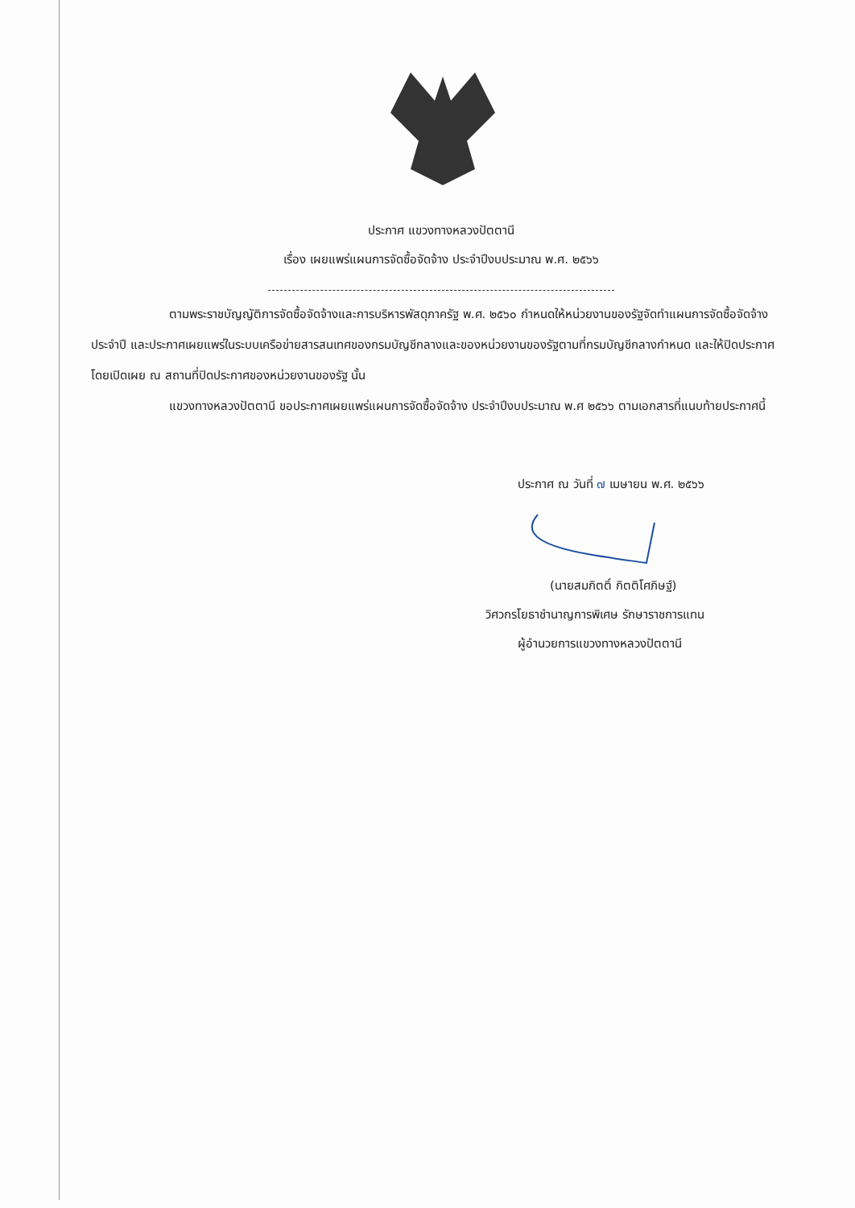ประกาศ แขวงทางหลวงปัตตานี
เรื่อง เผยแพร่แผนการจัดซื้อจัดจ้าง ประจำปีงบประมาณ พ.ศ. ๒๕๖๖
ตามพระราชบัญญัติการจัดซื้อจัดจ้างและการบริหารพัสดุภาครัฐ พ.ศ. ๒๕๖๐ กำหนดให้หน่วยงานของรัฐจัดทำแผนการจัดซื้อจัดจ้างประจำปี และประกาศเผยแพร่ในระบบเครือข่ายสารสนเทศของกรมบัญชีกลางและของหน่วยงานของรัฐตามที่กรมบัญชีกลางกำหนด และให้ปิดประกาศโดยเปิดเผย ณ สถานที่ปิดประกาศของหน่วยงานของรัฐ นั้น
แขวงทางหลวงปัตตานี ขอประกาศเผยแพร่แผนการจัดซื้อจัดจ้าง ประจำปีงบประมาณ พ.ศ ๒๕๖๖ ตามเอกสารที่แนบท้ายประกาศนี้
ประกาศ ณ วันที่ ๗ เมษายน พ.ศ. ๒๕๖๖
(นายสมกิตติ์ กิตติโศภิษฐ์)
วิศวกรโยธาชำนาญการพิเศษ รักษาราชการแทน
ผู้อำนวยการแขวงทางหลวงปัตตานี